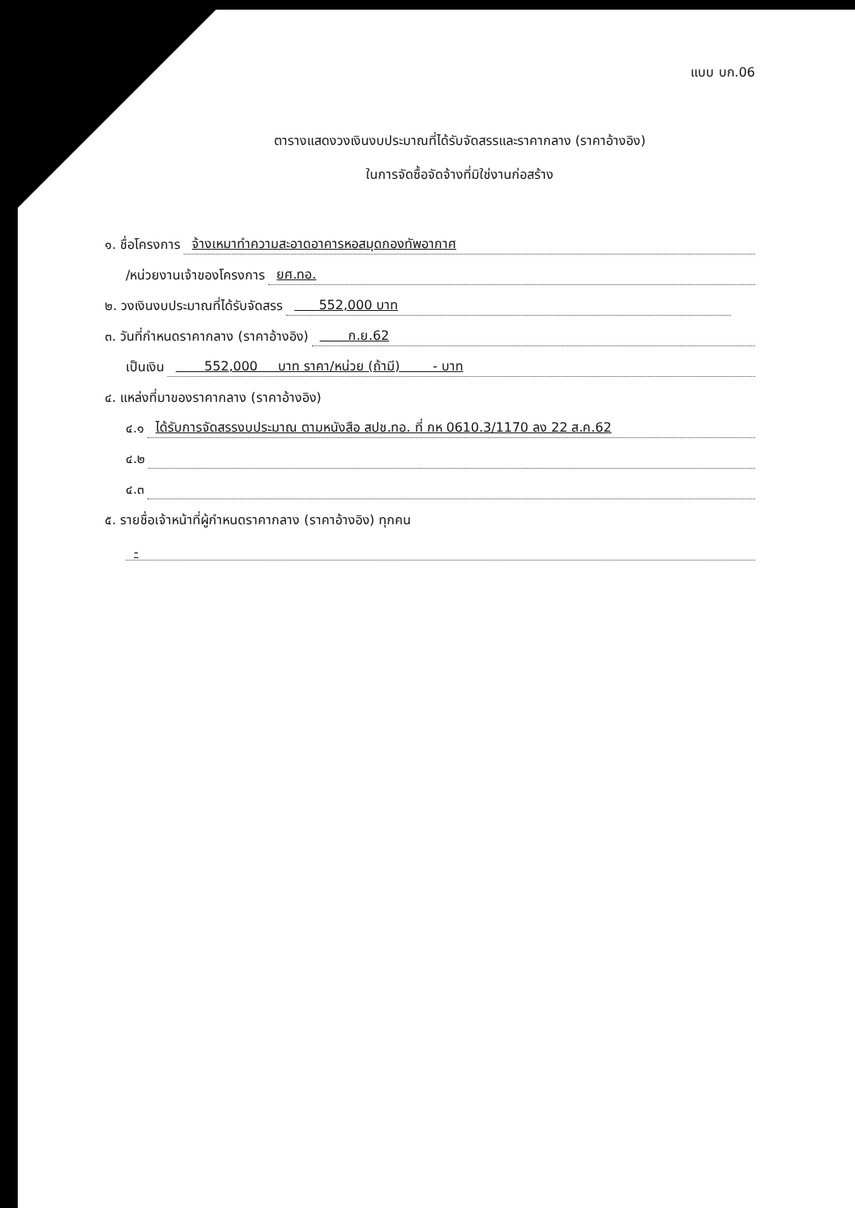แบบ บก.06
ตารางแสดงวงเงินงบประมาณที่ได้รับจัดสรรและราคากลาง (ราคาอ้างอิง)
ในการจัดซื้อจัดจ้างที่มิใช่งานก่อสร้าง
๑. ชื่อโครงการ จ้างเหมาทำความสะอาดอาคารหอสมุดกองทัพอากาศ
/หน่วยงานเจ้าของโครงการ ยศ.ทอ.
๒. วงเงินงบประมาณที่ได้รับจัดสรร 552,000 บาท
๓. วันที่กำหนดราคากลาง (ราคาอ้างอิง) ก.ย.62
เป็นเงิน 552,000 บาท ราคา/หน่วย (ถ้ามี) - บาท
๔. แหล่งที่มาของราคากลาง (ราคาอ้างอิง)
๔.๑ ได้รับการจัดสรรงบประมาณ ตามหนังสือ สปช.ทอ. ที่ กห 0610.3/1170 ลง 22 ส.ค.62
๔.๒
๔.๓
๕. รายชื่อเจ้าหน้าที่ผู้กำหนดราคากลาง (ราคาอ้างอิง) ทุกคน
-